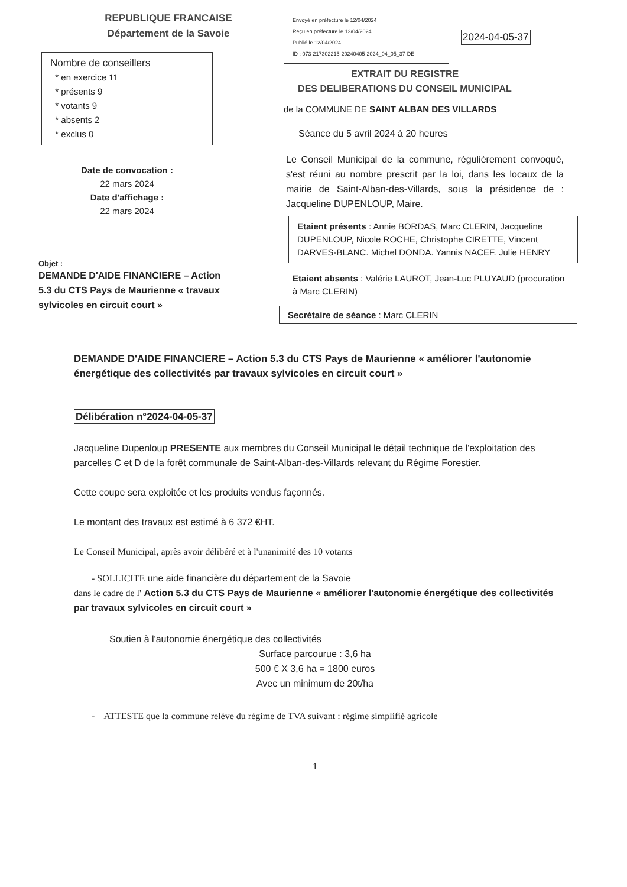REPUBLIQUE FRANCAISE
Département de la Savoie
Nombre de conseillers
* en exercice 11
* présents 9
* votants 9
* absents 2
* exclus 0
Date de convocation :
22 mars 2024
Date d'affichage :
22 mars 2024
Objet :
DEMANDE D'AIDE FINANCIERE – Action 5.3 du CTS Pays de Maurienne « travaux sylvicoles en circuit court »
Envoyé en préfecture le 12/04/2024
Reçu en préfecture le 12/04/2024
Publié le 12/04/2024
ID : 073-217302215-20240405-2024_04_05_37-DE
2024-04-05-37
EXTRAIT DU REGISTRE
DES DELIBERATIONS DU CONSEIL MUNICIPAL
de la COMMUNE DE SAINT ALBAN DES VILLARDS
Séance du 5 avril 2024 à 20 heures
Le Conseil Municipal de la commune, régulièrement convoqué, s'est réuni au nombre prescrit par la loi, dans les locaux de la mairie de Saint-Alban-des-Villards, sous la présidence de : Jacqueline DUPENLOUP, Maire.
Etaient présents : Annie BORDAS, Marc CLERIN, Jacqueline DUPENLOUP, Nicole ROCHE, Christophe CIRETTE, Vincent DARVES-BLANC. Michel DONDA. Yannis NACEF. Julie HENRY
Etaient absents : Valérie LAUROT, Jean-Luc PLUYAUD (procuration à Marc CLERIN)
Secrétaire de séance : Marc CLERIN
DEMANDE D'AIDE FINANCIERE – Action 5.3 du CTS Pays de Maurienne « améliorer l'autonomie énergétique des collectivités par travaux sylvicoles en circuit court »
Délibération n°2024-04-05-37
Jacqueline Dupenloup PRESENTE aux membres du Conseil Municipal le détail technique de l'exploitation des parcelles C et D de la forêt communale de Saint-Alban-des-Villards relevant du Régime Forestier.
Cette coupe sera exploitée et les produits vendus façonnés.
Le montant des travaux est estimé à 6 372 €HT.
Le Conseil Municipal, après avoir délibéré et à l'unanimité des 10 votants
- SOLLICITE une aide financière du département de la Savoie
dans le cadre de l' Action 5.3 du CTS Pays de Maurienne « améliorer l'autonomie énergétique des collectivités par travaux sylvicoles en circuit court »
Soutien à l'autonomie énergétique des collectivités
Surface parcourue : 3,6 ha
500 € X 3,6 ha = 1800 euros
Avec un minimum de 20t/ha
- ATTESTE que la commune relève du régime de TVA suivant : régime simplifié agricole
1